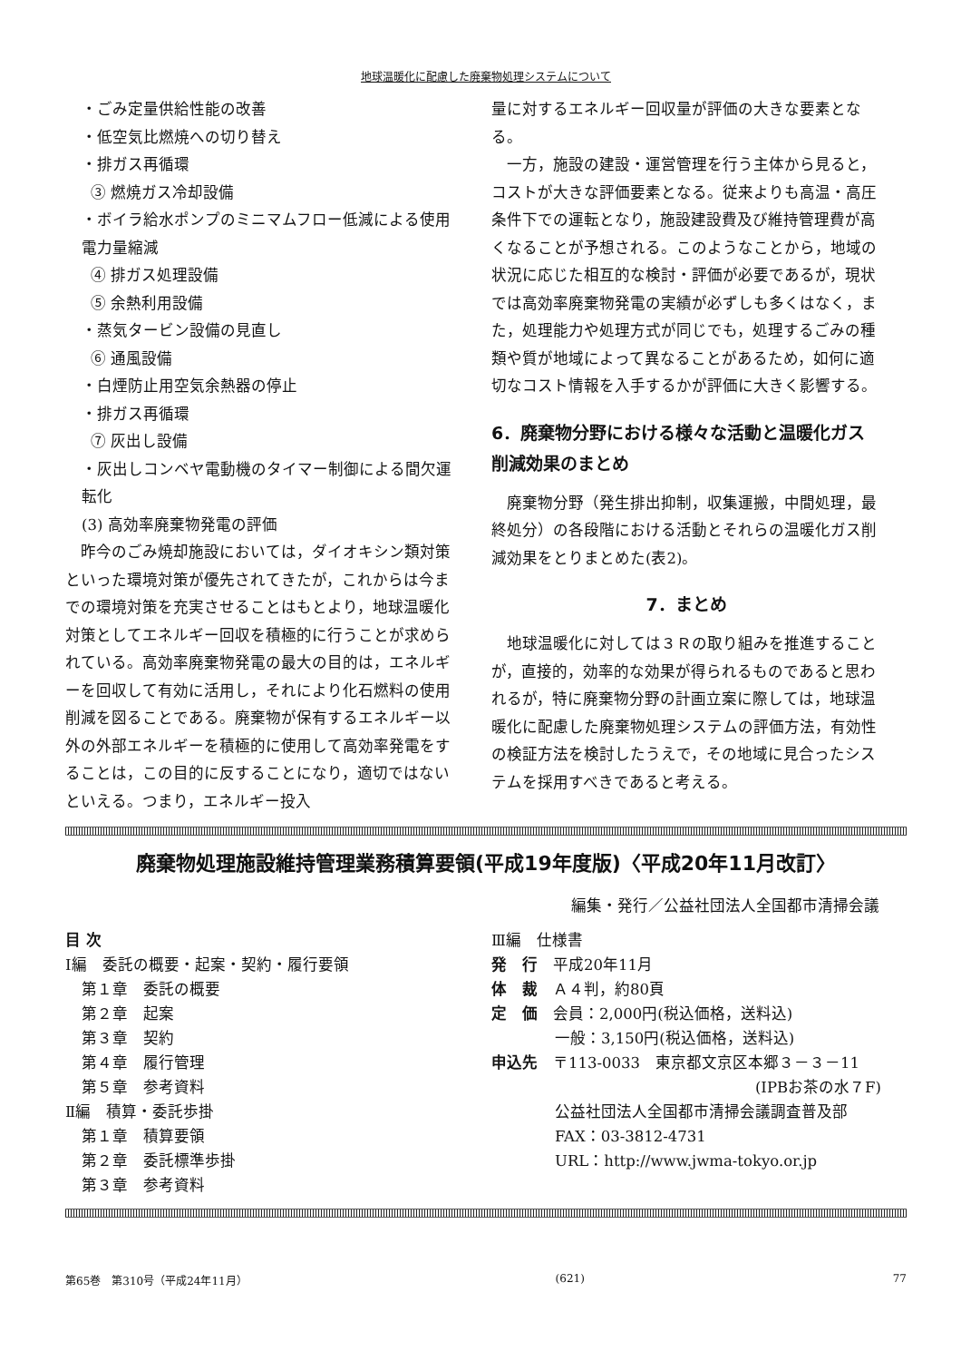地球温暖化に配慮した廃棄物処理システムについて
・ごみ定量供給性能の改善
・低空気比燃焼への切り替え
・排ガス再循環
③ 燃焼ガス冷却設備
・ボイラ給水ポンプのミニマムフロー低減による使用電力量縮減
④ 排ガス処理設備
⑤ 余熱利用設備
・蒸気タービン設備の見直し
⑥ 通風設備
・白煙防止用空気余熱器の停止
・排ガス再循環
⑦ 灰出し設備
・灰出しコンベヤ電動機のタイマー制御による間欠運転化
(3) 高効率廃棄物発電の評価
　昨今のごみ焼却施設においては，ダイオキシン類対策といった環境対策が優先されてきたが，これからは今までの環境対策を充実させることはもとより，地球温暖化対策としてエネルギー回収を積極的に行うことが求められている。高効率廃棄物発電の最大の目的は，エネルギーを回収して有効に活用し，それにより化石燃料の使用削減を図ることである。廃棄物が保有するエネルギー以外の外部エネルギーを積極的に使用して高効率発電をすることは，この目的に反することになり，適切ではないといえる。つまり，エネルギー投入
量に対するエネルギー回収量が評価の大きな要素となる。
　一方，施設の建設・運営管理を行う主体から見ると，コストが大きな評価要素となる。従来よりも高温・高圧条件下での運転となり，施設建設費及び維持管理費が高くなることが予想される。このようなことから，地域の状況に応じた相互的な検討・評価が必要であるが，現状では高効率廃棄物発電の実績が必ずしも多くはなく，また，処理能力や処理方式が同じでも，処理するごみの種類や質が地域によって異なることがあるため，如何に適切なコスト情報を入手するかが評価に大きく影響する。
6．廃棄物分野における様々な活動と温暖化ガス削減効果のまとめ
　廃棄物分野（発生排出抑制，収集運搬，中間処理，最終処分）の各段階における活動とそれらの温暖化ガス削減効果をとりまとめた(表2)。
7．まとめ
　地球温暖化に対しては３Ｒの取り組みを推進することが，直接的，効率的な効果が得られるものであると思われるが，特に廃棄物分野の計画立案に際しては，地球温暖化に配慮した廃棄物処理システムの評価方法，有効性の検証方法を検討したうえで，その地域に見合ったシステムを採用すべきであると考える。
廃棄物処理施設維持管理業務積算要領(平成19年度版)〈平成20年11月改訂〉
編集・発行／公益社団法人全国都市清掃会議
目 次
Ⅰ編　委託の概要・起案・契約・履行要領
第１章　委託の概要
第２章　起案
第３章　契約
第４章　履行管理
第５章　参考資料
Ⅱ編　積算・委託歩掛
第１章　積算要領
第２章　委託標準歩掛
第３章　参考資料
Ⅲ編　仕様書
発　行　平成20年11月
体　裁　Ａ４判，約80頁
定　価　会員：2,000円(税込価格，送料込)
一般：3,150円(税込価格，送料込)
申込先　〒113-0033　東京都文京区本郷３－３－11
(IPBお茶の水７F)
公益社団法人全国都市清掃会議調査普及部
FAX：03-3812-4731
URL：http://www.jwma-tokyo.or.jp
第65巻　第310号（平成24年11月） (621) 77